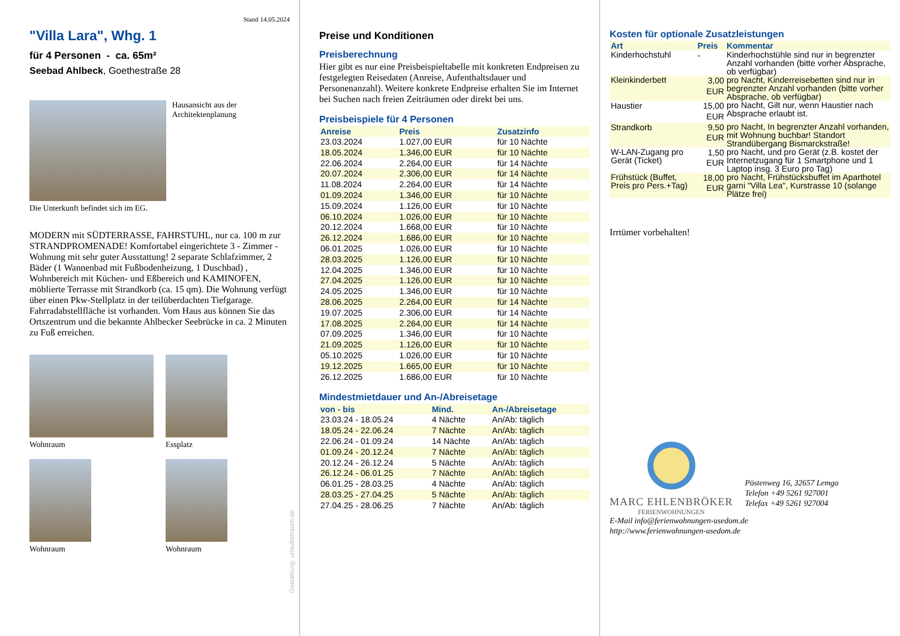Stand 14.05.2024
"Villa Lara", Whg. 1
für 4 Personen - ca. 65m²
Seebad Ahlbeck, Goethestraße 28
Hausansicht aus der Architektenplanung
Die Unterkunft befindet sich im EG.
MODERN mit SÜDTERRASSE, FAHRSTUHL, nur ca. 100 m zur STRANDPROMENADE! Komfortabel eingerichtete 3 - Zimmer - Wohnung mit sehr guter Ausstattung! 2 separate Schlafzimmer, 2 Bäder (1 Wannenbad mit Fußbodenheizung, 1 Duschbad) , Wohnbereich mit Küchen- und Eßbereich und KAMINOFEN, möblierte Terrasse mit Strandkorb (ca. 15 qm). Die Wohnung verfügt über einen Pkw-Stellplatz in der teilüberdachten Tiefgarage. Fahrradabstellfläche ist vorhanden. Vom Haus aus können Sie das Ortszentrum und die bekannte Ahlbecker Seebrücke in ca. 2 Minuten zu Fuß erreichen.
Wohnraum Essplatz
Wohnraum Wohnraum
Gestaltung: urlaubstraum.de
Preise und Konditionen
Preisberechnung
Hier gibt es nur eine Preisbeispieltabelle mit konkreten Endpreisen zu festgelegten Reisedaten (Anreise, Aufenthaltsdauer und Personenanzahl). Weitere konkrete Endpreise erhalten Sie im Internet bei Suchen nach freien Zeiträumen oder direkt bei uns.
Preisbeispiele für 4 Personen
| Anreise | Preis | Zusatzinfo |
| --- | --- | --- |
| 23.03.2024 | 1.027,00 EUR | für 10 Nächte |
| 18.05.2024 | 1.346,00 EUR | für 10 Nächte |
| 22.06.2024 | 2.264,00 EUR | für 14 Nächte |
| 20.07.2024 | 2.306,00 EUR | für 14 Nächte |
| 11.08.2024 | 2.264,00 EUR | für 14 Nächte |
| 01.09.2024 | 1.346,00 EUR | für 10 Nächte |
| 15.09.2024 | 1.126,00 EUR | für 10 Nächte |
| 06.10.2024 | 1.026,00 EUR | für 10 Nächte |
| 20.12.2024 | 1.668,00 EUR | für 10 Nächte |
| 26.12.2024 | 1.686,00 EUR | für 10 Nächte |
| 06.01.2025 | 1.026,00 EUR | für 10 Nächte |
| 28.03.2025 | 1.126,00 EUR | für 10 Nächte |
| 12.04.2025 | 1.346,00 EUR | für 10 Nächte |
| 27.04.2025 | 1.126,00 EUR | für 10 Nächte |
| 24.05.2025 | 1.346,00 EUR | für 10 Nächte |
| 28.06.2025 | 2.264,00 EUR | für 14 Nächte |
| 19.07.2025 | 2.306,00 EUR | für 14 Nächte |
| 17.08.2025 | 2.264,00 EUR | für 14 Nächte |
| 07.09.2025 | 1.346,00 EUR | für 10 Nächte |
| 21.09.2025 | 1.126,00 EUR | für 10 Nächte |
| 05.10.2025 | 1.026,00 EUR | für 10 Nächte |
| 19.12.2025 | 1.665,00 EUR | für 10 Nächte |
| 26.12.2025 | 1.686,00 EUR | für 10 Nächte |
Mindestmietdauer und An-/Abreisetage
| von - bis | Mind. | An-/Abreisetage |
| --- | --- | --- |
| 23.03.24 - 18.05.24 | 4 Nächte | An/Ab: täglich |
| 18.05.24 - 22.06.24 | 7 Nächte | An/Ab: täglich |
| 22.06.24 - 01.09.24 | 14 Nächte | An/Ab: täglich |
| 01.09.24 - 20.12.24 | 7 Nächte | An/Ab: täglich |
| 20.12.24 - 26.12.24 | 5 Nächte | An/Ab: täglich |
| 26.12.24 - 06.01.25 | 7 Nächte | An/Ab: täglich |
| 06.01.25 - 28.03.25 | 4 Nächte | An/Ab: täglich |
| 28.03.25 - 27.04.25 | 5 Nächte | An/Ab: täglich |
| 27.04.25 - 28.06.25 | 7 Nächte | An/Ab: täglich |
Kosten für optionale Zusatzleistungen
| Art | Preis | Kommentar |
| --- | --- | --- |
| Kinderhochstuhl | - | Kinderhochstühle sind nur in begrenzter Anzahl vorhanden (bitte vorher Absprache, ob verfügbar) |
| Kleinkinderbett | 3,00 EUR | pro Nacht, Kinderreisebetten sind nur in begrenzter Anzahl vorhanden (bitte vorher Absprache, ob verfügbar) |
| Haustier | 15,00 EUR | pro Nacht, Gilt nur, wenn Haustier nach Absprache erlaubt ist. |
| Strandkorb | 9,50 EUR | pro Nacht, In begrenzter Anzahl vorhanden, mit Wohnung buchbar! Standort Strandübergang Bismarckstraße! |
| W-LAN-Zugang pro Gerät (Ticket) | 1,50 EUR | pro Nacht, und pro Gerät (z.B. kostet der Internetzugang für 1 Smartphone und 1 Laptop insg. 3 Euro pro Tag) |
| Frühstück (Buffet, Preis pro Pers.+Tag) | 18,00 EUR | pro Nacht, Frühstücksbuffet im Aparthotel garni "Villa Lea", Kurstrasse 10 (solange Plätze frei) |
Irrtümer vorbehalten!
MARC EHLENBRÖKER
FERIENWOHNUNGEN
Pöstenweg 16, 32657 Lemgo
Telefon +49 5261 927001
Telefax +49 5261 927004
E-Mail info@ferienwohnungen-usedom.de
http://www.ferienwohnungen-usedom.de